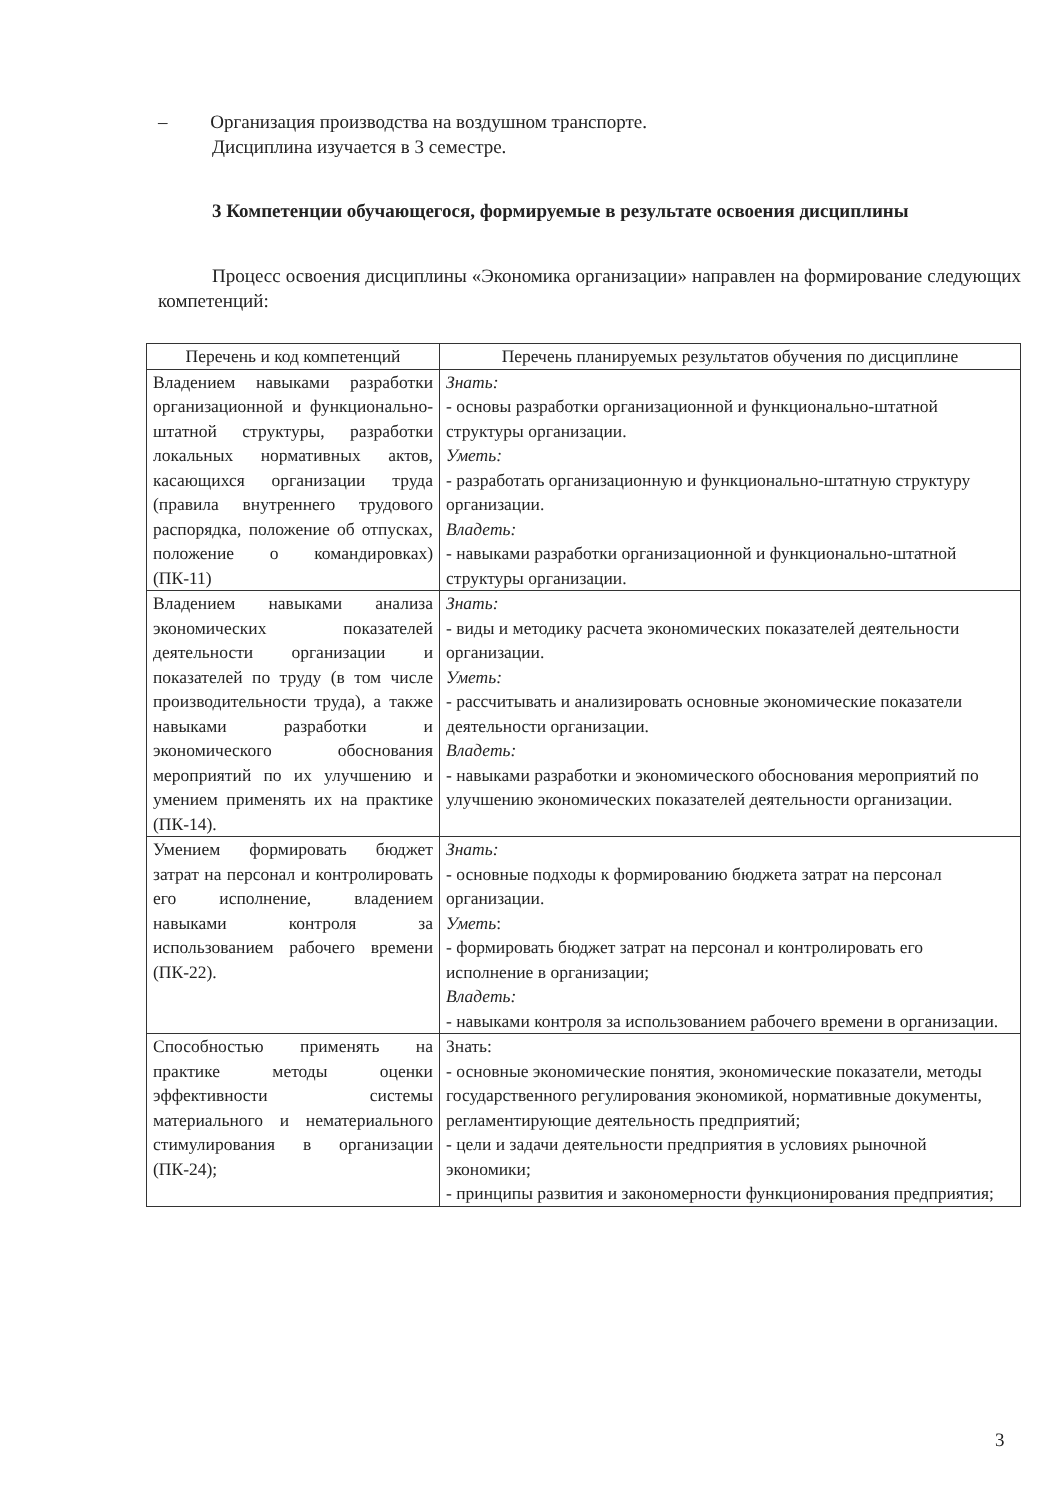– Организация производства на воздушном транспорте.
Дисциплина изучается в 3 семестре.
3 Компетенции обучающегося, формируемые в результате освоения дисциплины
Процесс освоения дисциплины «Экономика организации» направлен на формирование следующих компетенций:
| Перечень и код компетенций | Перечень планируемых результатов обучения по дисциплине |
| --- | --- |
| Владением навыками разработки организационной и функционально-штатной структуры, разработки локальных нормативных актов, касающихся организации труда (правила внутреннего трудового распорядка, положение об отпусках, положение о командировках) (ПК-11) | Знать: - основы разработки организационной и функционально-штатной структуры организации. Уметь: - разработать организационную и функционально-штатную структуру организации. Владеть: - навыками разработки организационной и функционально-штатной структуры организации. |
| Владением навыками анализа экономических показателей деятельности организации и показателей по труду (в том числе производительности труда), а также навыками разработки и экономического обоснования мероприятий по их улучшению и умением применять их на практике (ПК-14). | Знать: - виды и методику расчета экономических показателей деятельности организации. Уметь: - рассчитывать и анализировать основные экономические показатели деятельности организации. Владеть: - навыками разработки и экономического обоснования мероприятий по улучшению экономических показателей деятельности организации. |
| Умением формировать бюджет затрат на персонал и контролировать его исполнение, владением навыками контроля за использованием рабочего времени (ПК-22). | Знать: - основные подходы к формированию бюджета затрат на персонал организации. Уметь : - формировать бюджет затрат на персонал и контролировать его исполнение в организации; Владеть: - навыками контроля за использованием рабочего времени в организации. |
| Способностью применять на практике методы оценки эффективности системы материального и нематериального стимулирования в организации (ПК-24); | Знать: - основные экономические понятия, экономические показатели, методы государственного регулирования экономикой, нормативные документы, регламентирующие деятельность предприятий; - цели и задачи деятельности предприятия в условиях рыночной экономики; - принципы развития и закономерности функционирования предприятия; |
3